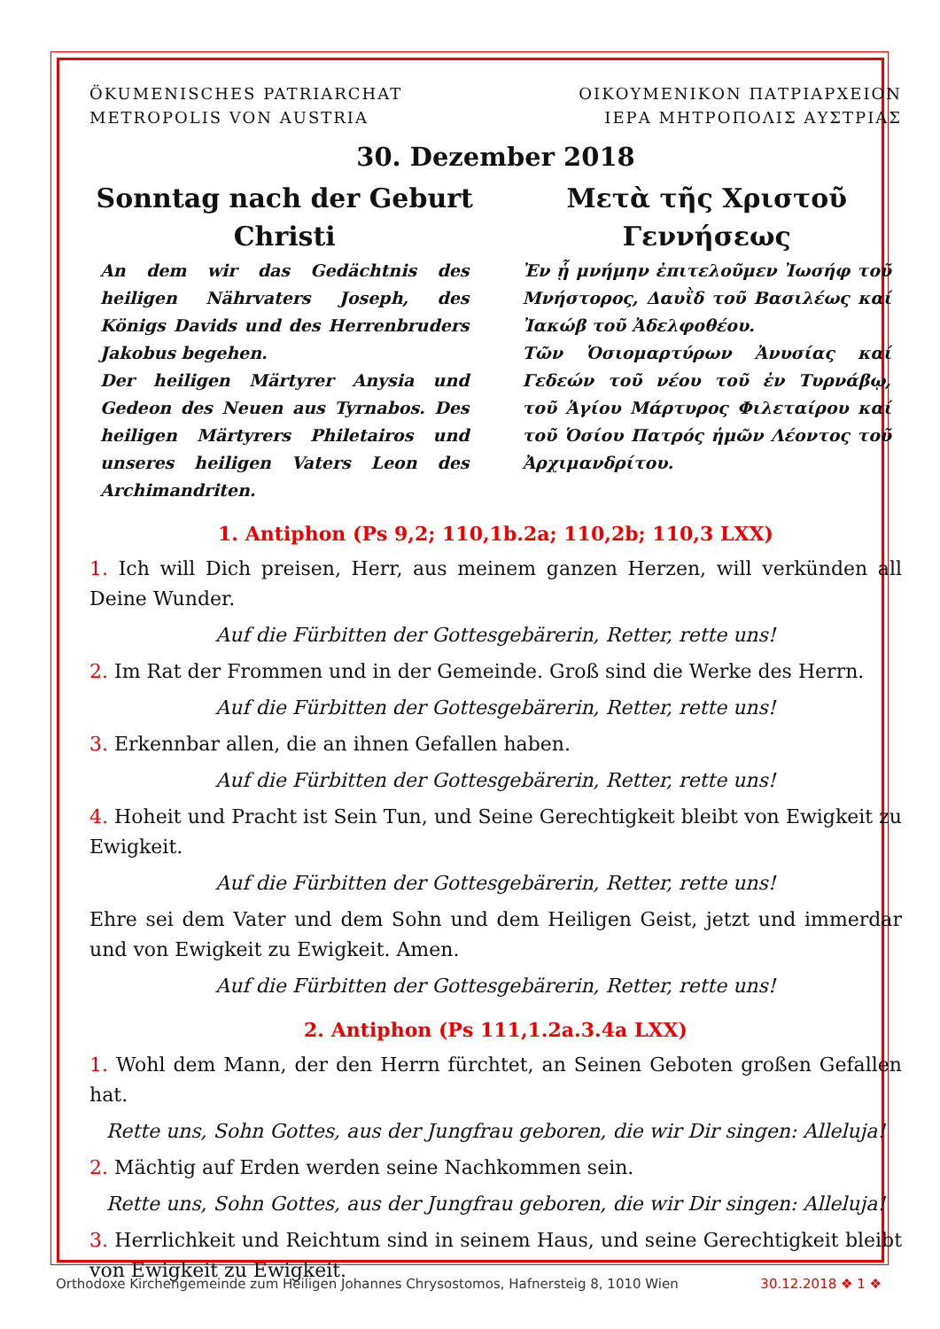ÖKUMENISCHES PATRIARCHAT
METROPOLIS VON AUSTRIA
ΟΙΚΟΥΜΕΝΙΚΟΝ ΠΑΤΡΙΑΡΧΕΙΟΝ
ΙΕΡΑ ΜΗΤΡΟΠΟΛΙΣ ΑΥΣΤΡΙΑΣ
30. Dezember 2018
Sonntag nach der Geburt Christi
An dem wir das Gedächtnis des heiligen Nährvaters Joseph, des Königs Davids und des Herrenbruders Jakobus begehen.
Der heiligen Märtyrer Anysia und Gedeon des Neuen aus Tyrnabos. Des heiligen Märtyrers Philetairos und unseres heiligen Vaters Leon des Archimandriten.
Μετὰ τῆς Χριστοῦ Γεννήσεως
Ἐν ᾗ μνήμην ἐπιτελοῦμεν Ἰωσήφ τοῦ Μνήστορος, Δαυῒδ τοῦ Βασιλέως καί Ἰακώβ τοῦ Ἀδελφοθέου.
Τῶν Ὁσιομαρτύρων Ἀνυσίας καί Γεδεών τοῦ νέου τοῦ ἐν Τυρνάβῳ, τοῦ Ἁγίου Μάρτυρος Φιλεταίρου καί τοῦ Ὁσίου Πατρός ἡμῶν Λέοντος τοῦ Ἀρχιμανδρίτου.
1. Antiphon (Ps 9,2; 110,1b.2a; 110,2b; 110,3 LXX)
1. Ich will Dich preisen, Herr, aus meinem ganzen Herzen, will verkünden all Deine Wunder.
Auf die Fürbitten der Gottesgebärerin, Retter, rette uns!
2. Im Rat der Frommen und in der Gemeinde. Groß sind die Werke des Herrn.
Auf die Fürbitten der Gottesgebärerin, Retter, rette uns!
3. Erkennbar allen, die an ihnen Gefallen haben.
Auf die Fürbitten der Gottesgebärerin, Retter, rette uns!
4. Hoheit und Pracht ist Sein Tun, und Seine Gerechtigkeit bleibt von Ewigkeit zu Ewigkeit.
Auf die Fürbitten der Gottesgebärerin, Retter, rette uns!
Ehre sei dem Vater und dem Sohn und dem Heiligen Geist, jetzt und immerdar und von Ewigkeit zu Ewigkeit. Amen.
Auf die Fürbitten der Gottesgebärerin, Retter, rette uns!
2. Antiphon (Ps 111,1.2a.3.4a LXX)
1. Wohl dem Mann, der den Herrn fürchtet, an Seinen Geboten großen Gefallen hat.
Rette uns, Sohn Gottes, aus der Jungfrau geboren, die wir Dir singen: Alleluja!
2. Mächtig auf Erden werden seine Nachkommen sein.
Rette uns, Sohn Gottes, aus der Jungfrau geboren, die wir Dir singen: Alleluja!
3. Herrlichkeit und Reichtum sind in seinem Haus, und seine Gerechtigkeit bleibt von Ewigkeit zu Ewigkeit.
Orthodoxe Kirchengemeinde zum Heiligen Johannes Chrysostomos, Hafnersteig 8, 1010 Wien 30.12.2018 ❖ 1 ❖